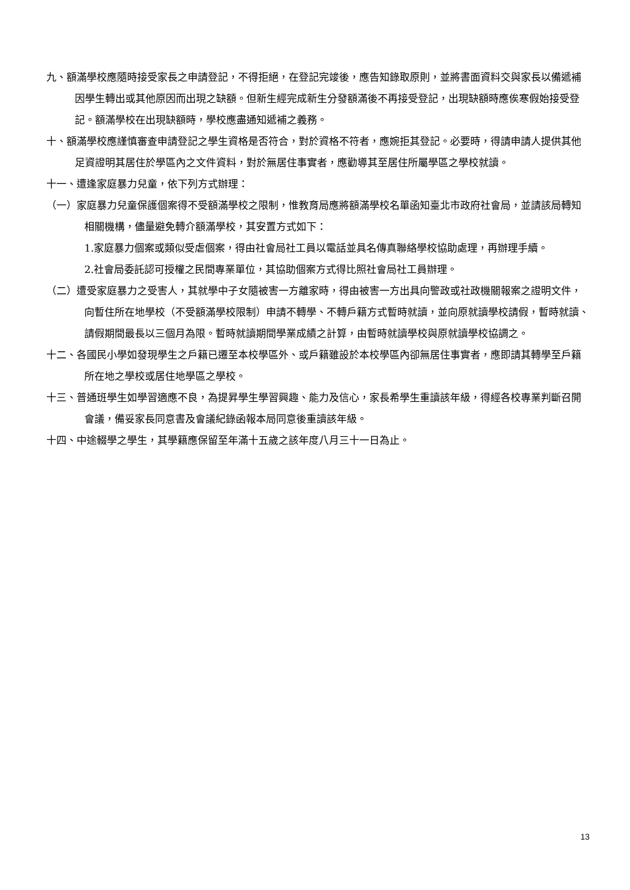九、額滿學校應隨時接受家長之申請登記，不得拒絕，在登記完竣後，應告知錄取原則，並將書面資料交與家長以備遞補因學生轉出或其他原因而出現之缺額。但新生經完成新生分發額滿後不再接受登記，出現缺額時應俟寒假始接受登記。額滿學校在出現缺額時，學校應盡通知遞補之義務。
十、額滿學校應謹慎審查申請登記之學生資格是否符合，對於資格不符者，應婉拒其登記。必要時，得請申請人提供其他足資證明其居住於學區內之文件資料，對於無居住事實者，應勸導其至居住所屬學區之學校就讀。
十一、遭逢家庭暴力兒童，依下列方式辦理：
（一）家庭暴力兒童保護個案得不受額滿學校之限制，惟教育局應將額滿學校名單函知臺北市政府社會局，並請該局轉知相關機構，儘量避免轉介額滿學校，其安置方式如下：
1.家庭暴力個案或類似受虐個案，得由社會局社工員以電話並具名傳真聯絡學校協助處理，再辦理手續。
2.社會局委託認可授權之民間專業單位，其協助個案方式得比照社會局社工員辦理。
（二）遭受家庭暴力之受害人，其就學中子女隨被害一方離家時，得由被害一方出具向警政或社政機關報案之證明文件，向暫住所在地學校（不受額滿學校限制）申請不轉學、不轉戶籍方式暫時就讀，並向原就讀學校請假，暫時就讀、請假期間最長以三個月為限。暫時就讀期間學業成績之計算，由暫時就讀學校與原就讀學校協調之。
十二、各國民小學如發現學生之戶籍已遷至本校學區外、或戶籍雖設於本校學區內卻無居住事實者，應即請其轉學至戶籍所在地之學校或居住地學區之學校。
十三、普通班學生如學習適應不良，為提昇學生學習興趣、能力及信心，家長希學生重讀該年級，得經各校專業判斷召開會議，備妥家長同意書及會議紀錄函報本局同意後重讀該年級。
十四、中途輟學之學生，其學籍應保留至年滿十五歲之該年度八月三十一日為止。
13